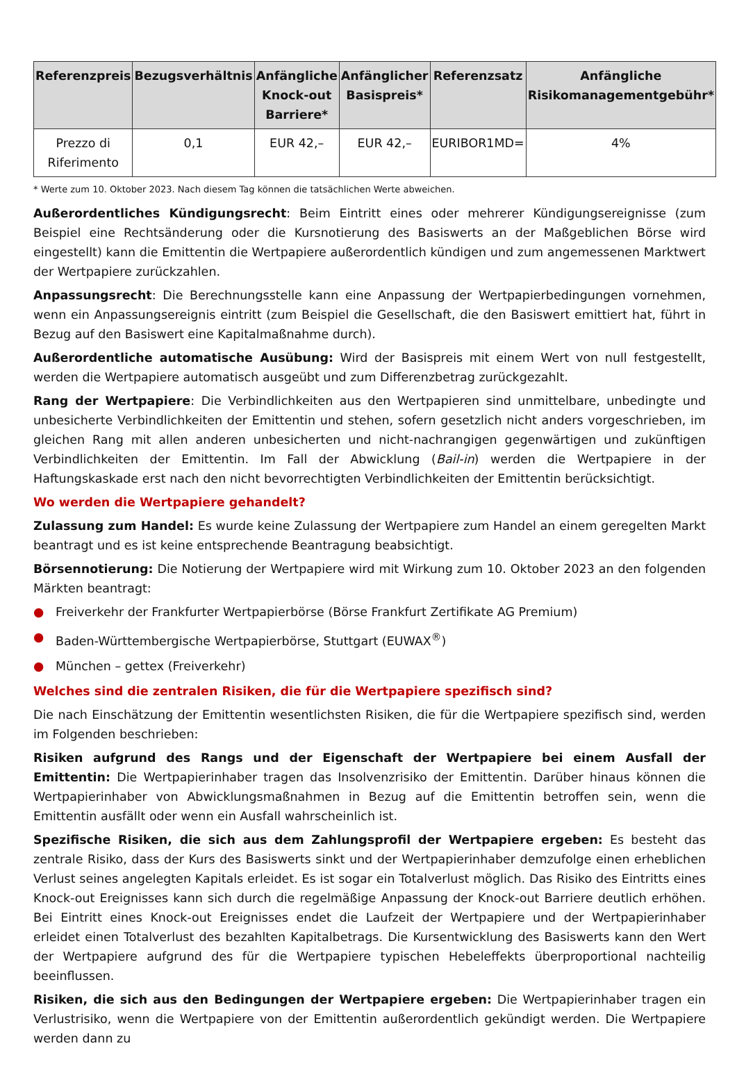| Referenzpreis | Bezugsverhältnis | Anfängliche Knock-out Barriere* | Anfänglicher Basispreis* | Referenzsatz | Anfängliche Risikomanagementgebühr* |
| --- | --- | --- | --- | --- | --- |
| Prezzo di Riferimento | 0,1 | EUR 42,– | EUR 42,– | EURIBOR1MD= | 4% |
* Werte zum 10. Oktober 2023. Nach diesem Tag können die tatsächlichen Werte abweichen.
Außerordentliches Kündigungsrecht: Beim Eintritt eines oder mehrerer Kündigungsereignisse (zum Beispiel eine Rechtsänderung oder die Kursnotierung des Basiswerts an der Maßgeblichen Börse wird eingestellt) kann die Emittentin die Wertpapiere außerordentlich kündigen und zum angemessenen Marktwert der Wertpapiere zurückzahlen.
Anpassungsrecht: Die Berechnungsstelle kann eine Anpassung der Wertpapierbedingungen vornehmen, wenn ein Anpassungsereignis eintritt (zum Beispiel die Gesellschaft, die den Basiswert emittiert hat, führt in Bezug auf den Basiswert eine Kapitalmaßnahme durch).
Außerordentliche automatische Ausübung: Wird der Basispreis mit einem Wert von null festgestellt, werden die Wertpapiere automatisch ausgeübt und zum Differenzbetrag zurückgezahlt.
Rang der Wertpapiere: Die Verbindlichkeiten aus den Wertpapieren sind unmittelbare, unbedingte und unbesicherte Verbindlichkeiten der Emittentin und stehen, sofern gesetzlich nicht anders vorgeschrieben, im gleichen Rang mit allen anderen unbesicherten und nicht-nachrangigen gegenwärtigen und zukünftigen Verbindlichkeiten der Emittentin. Im Fall der Abwicklung (Bail-in) werden die Wertpapiere in der Haftungskaskade erst nach den nicht bevorrechtigten Verbindlichkeiten der Emittentin berücksichtigt.
Wo werden die Wertpapiere gehandelt?
Zulassung zum Handel: Es wurde keine Zulassung der Wertpapiere zum Handel an einem geregelten Markt beantragt und es ist keine entsprechende Beantragung beabsichtigt.
Börsennotierung: Die Notierung der Wertpapiere wird mit Wirkung zum 10. Oktober 2023 an den folgenden Märkten beantragt:
● Freiverkehr der Frankfurter Wertpapierbörse (Börse Frankfurt Zertifikate AG Premium)
● Baden-Württembergische Wertpapierbörse, Stuttgart (EUWAX<sup>®</sup>)
● München – gettex (Freiverkehr)
Welches sind die zentralen Risiken, die für die Wertpapiere spezifisch sind?
Die nach Einschätzung der Emittentin wesentlichsten Risiken, die für die Wertpapiere spezifisch sind, werden im Folgenden beschrieben:
Risiken aufgrund des Rangs und der Eigenschaft der Wertpapiere bei einem Ausfall der Emittentin: Die Wertpapierinhaber tragen das Insolvenzrisiko der Emittentin. Darüber hinaus können die Wertpapierinhaber von Abwicklungsmaßnahmen in Bezug auf die Emittentin betroffen sein, wenn die Emittentin ausfällt oder wenn ein Ausfall wahrscheinlich ist.
Spezifische Risiken, die sich aus dem Zahlungsprofil der Wertpapiere ergeben: Es besteht das zentrale Risiko, dass der Kurs des Basiswerts sinkt und der Wertpapierinhaber demzufolge einen erheblichen Verlust seines angelegten Kapitals erleidet. Es ist sogar ein Totalverlust möglich. Das Risiko des Eintritts eines Knock-out Ereignisses kann sich durch die regelmäßige Anpassung der Knock-out Barriere deutlich erhöhen. Bei Eintritt eines Knock-out Ereignisses endet die Laufzeit der Wertpapiere und der Wertpapierinhaber erleidet einen Totalverlust des bezahlten Kapitalbetrags. Die Kursentwicklung des Basiswerts kann den Wert der Wertpapiere aufgrund des für die Wertpapiere typischen Hebeleffekts überproportional nachteilig beeinflussen.
Risiken, die sich aus den Bedingungen der Wertpapiere ergeben: Die Wertpapierinhaber tragen ein Verlustrisiko, wenn die Wertpapiere von der Emittentin außerordentlich gekündigt werden. Die Wertpapiere werden dann zu